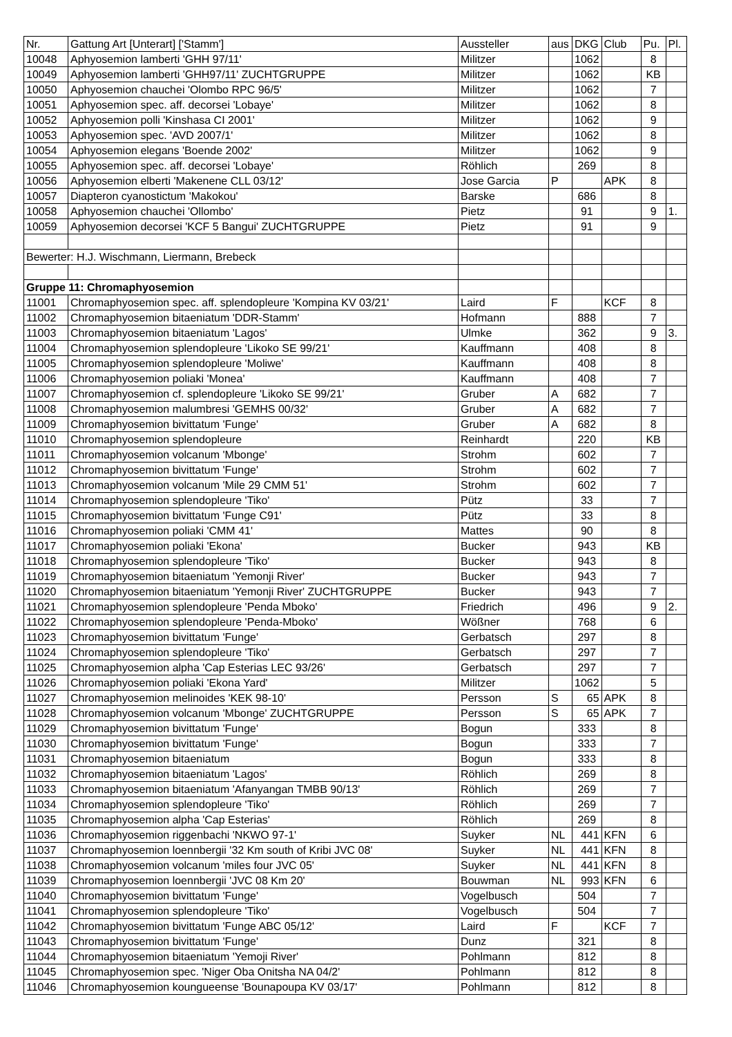| Nr. | Gattung Art [Unterart] ['Stamm'] | Aussteller | aus | DKG | Club | Pu. | Pl. |
| --- | --- | --- | --- | --- | --- | --- | --- |
| 10048 | Aphyosemion lamberti 'GHH 97/11' | Militzer | | 1062 | | 8 | |
| 10049 | Aphyosemion lamberti 'GHH97/11' ZUCHTGRUPPE | Militzer | | 1062 | | KB | |
| 10050 | Aphyosemion chauchei 'Olombo RPC 96/5' | Militzer | | 1062 | | 7 | |
| 10051 | Aphyosemion spec. aff. decorsei 'Lobaye' | Militzer | | 1062 | | 8 | |
| 10052 | Aphyosemion polli 'Kinshasa CI 2001' | Militzer | | 1062 | | 9 | |
| 10053 | Aphyosemion spec. 'AVD 2007/1' | Militzer | | 1062 | | 8 | |
| 10054 | Aphyosemion elegans 'Boende 2002' | Militzer | | 1062 | | 9 | |
| 10055 | Aphyosemion spec. aff. decorsei 'Lobaye' | Röhlich | | 269 | | 8 | |
| 10056 | Aphyosemion elberti 'Makenene CLL 03/12' | Jose Garcia | P | | APK | 8 | |
| 10057 | Diapteron cyanostictum 'Makokou' | Barske | | 686 | | 8 | |
| 10058 | Aphyosemion chauchei 'Ollombo' | Pietz | | 91 | | 9 | 1. |
| 10059 | Aphyosemion decorsei 'KCF 5 Bangui' ZUCHTGRUPPE | Pietz | | 91 | | 9 | |
| Bewerter: H.J. Wischmann, Liermann, Brebeck | | | | | | | |
| Gruppe 11: Chromaphyosemion | | | | | | | |
| 11001 | Chromaphyosemion spec. aff. splendopleure 'Kompina KV 03/21' | Laird | F | | KCF | 8 | |
| 11002 | Chromaphyosemion bitaeniatum 'DDR-Stamm' | Hofmann | | 888 | | 7 | |
| 11003 | Chromaphyosemion bitaeniatum 'Lagos' | Ulmke | | 362 | | 9 | 3. |
| 11004 | Chromaphyosemion splendopleure 'Likoko SE 99/21' | Kauffmann | | 408 | | 8 | |
| 11005 | Chromaphyosemion splendopleure 'Moliwe' | Kauffmann | | 408 | | 8 | |
| 11006 | Chromaphyosemion poliaki 'Monea' | Kauffmann | | 408 | | 7 | |
| 11007 | Chromaphyosemion cf. splendopleure 'Likoko SE 99/21' | Gruber | A | 682 | | 7 | |
| 11008 | Chromaphyosemion malumbresi 'GEMHS 00/32' | Gruber | A | 682 | | 7 | |
| 11009 | Chromaphyosemion bivittatum 'Funge' | Gruber | A | 682 | | 8 | |
| 11010 | Chromaphyosemion splendopleure | Reinhardt | | 220 | | KB | |
| 11011 | Chromaphyosemion volcanum 'Mbonge' | Strohm | | 602 | | 7 | |
| 11012 | Chromaphyosemion bivittatum 'Funge' | Strohm | | 602 | | 7 | |
| 11013 | Chromaphyosemion volcanum 'Mile 29 CMM 51' | Strohm | | 602 | | 7 | |
| 11014 | Chromaphyosemion splendopleure 'Tiko' | Pütz | | 33 | | 7 | |
| 11015 | Chromaphyosemion bivittatum 'Funge C91' | Pütz | | 33 | | 8 | |
| 11016 | Chromaphyosemion poliaki 'CMM 41' | Mattes | | 90 | | 8 | |
| 11017 | Chromaphyosemion poliaki 'Ekona' | Bucker | | 943 | | KB | |
| 11018 | Chromaphyosemion splendopleure 'Tiko' | Bucker | | 943 | | 8 | |
| 11019 | Chromaphyosemion bitaeniatum 'Yemonji River' | Bucker | | 943 | | 7 | |
| 11020 | Chromaphyosemion bitaeniatum 'Yemonji River' ZUCHTGRUPPE | Bucker | | 943 | | 7 | |
| 11021 | Chromaphyosemion splendopleure 'Penda Mboko' | Friedrich | | 496 | | 9 | 2. |
| 11022 | Chromaphyosemion splendopleure 'Penda-Mboko' | Wößner | | 768 | | 6 | |
| 11023 | Chromaphyosemion bivittatum 'Funge' | Gerbatsch | | 297 | | 8 | |
| 11024 | Chromaphyosemion splendopleure 'Tiko' | Gerbatsch | | 297 | | 7 | |
| 11025 | Chromaphyosemion alpha 'Cap Esterias LEC 93/26' | Gerbatsch | | 297 | | 7 | |
| 11026 | Chromaphyosemion poliaki 'Ekona Yard' | Militzer | | 1062 | | 5 | |
| 11027 | Chromaphyosemion melinoides 'KEK 98-10' | Persson | S | 65 | APK | 8 | |
| 11028 | Chromaphyosemion volcanum 'Mbonge' ZUCHTGRUPPE | Persson | S | 65 | APK | 7 | |
| 11029 | Chromaphyosemion bivittatum 'Funge' | Bogun | | 333 | | 8 | |
| 11030 | Chromaphyosemion bivittatum 'Funge' | Bogun | | 333 | | 7 | |
| 11031 | Chromaphyosemion bitaeniatum | Bogun | | 333 | | 8 | |
| 11032 | Chromaphyosemion bitaeniatum 'Lagos' | Röhlich | | 269 | | 8 | |
| 11033 | Chromaphyosemion bitaeniatum 'Afanyangan TMBB 90/13' | Röhlich | | 269 | | 7 | |
| 11034 | Chromaphyosemion splendopleure 'Tiko' | Röhlich | | 269 | | 7 | |
| 11035 | Chromaphyosemion alpha 'Cap Esterias' | Röhlich | | 269 | | 8 | |
| 11036 | Chromaphyosemion riggenbachi 'NKWO 97-1' | Suyker | NL | 441 | KFN | 6 | |
| 11037 | Chromaphyosemion loennbergii '32 Km south of Kribi JVC 08' | Suyker | NL | 441 | KFN | 8 | |
| 11038 | Chromaphyosemion volcanum 'miles four JVC 05' | Suyker | NL | 441 | KFN | 8 | |
| 11039 | Chromaphyosemion loennbergii 'JVC 08 Km 20' | Bouwman | NL | 993 | KFN | 6 | |
| 11040 | Chromaphyosemion bivittatum 'Funge' | Vogelbusch | | 504 | | 7 | |
| 11041 | Chromaphyosemion splendopleure 'Tiko' | Vogelbusch | | 504 | | 7 | |
| 11042 | Chromaphyosemion bivittatum 'Funge ABC 05/12' | Laird | F | | KCF | 7 | |
| 11043 | Chromaphyosemion bivittatum 'Funge' | Dunz | | 321 | | 8 | |
| 11044 | Chromaphyosemion bitaeniatum 'Yemoji River' | Pohlmann | | 812 | | 8 | |
| 11045 | Chromaphyosemion spec. 'Niger Oba Onitsha NA 04/2' | Pohlmann | | 812 | | 8 | |
| 11046 | Chromaphyosemion koungueense 'Bounapoupa KV 03/17' | Pohlmann | | 812 | | 8 | |